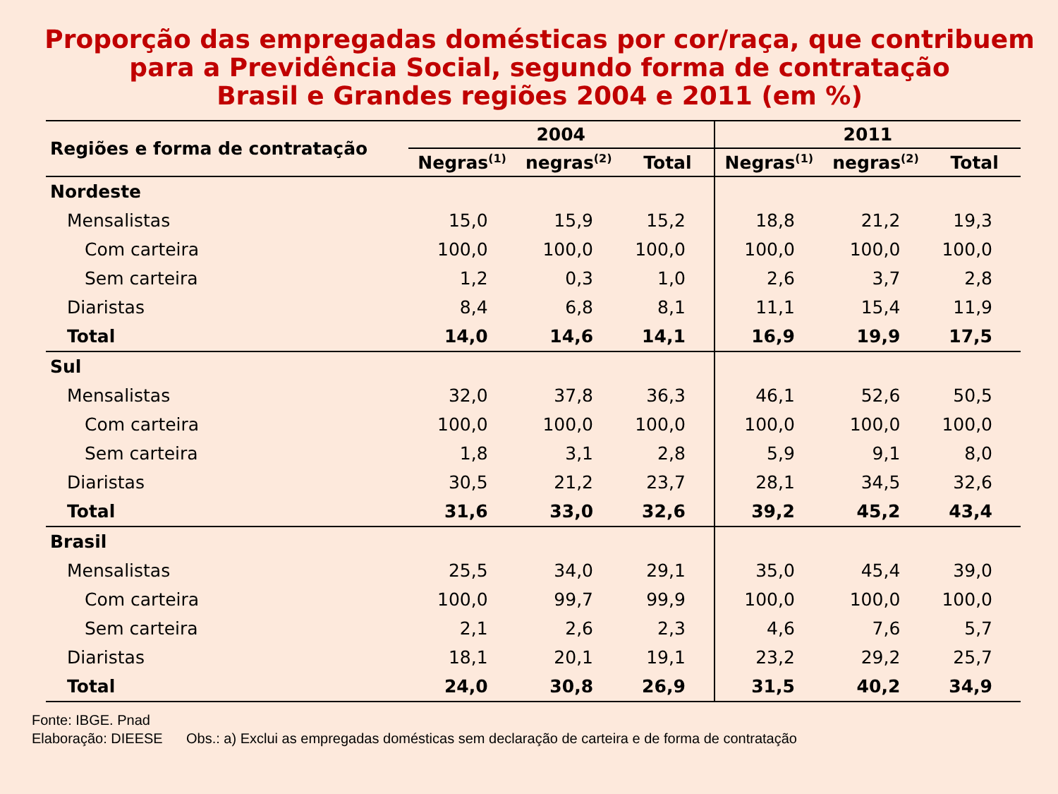Proporção das empregadas domésticas por cor/raça, que contribuem para a Previdência Social, segundo forma de contratação
Brasil e Grandes regiões 2004 e 2011 (em %)
| Regiões e forma de contratação | 2004 | | | 2011 | | |
| --- | --- | --- | --- | --- | --- | --- |
| | Negras<sup>(1)</sup> | negras<sup>(2)</sup> | Total | Negras<sup>(1)</sup> | negras<sup>(2)</sup> | Total |
| Nordeste | | | | | | |
| Mensalistas | 15,0 | 15,9 | 15,2 | 18,8 | 21,2 | 19,3 |
| Com carteira | 100,0 | 100,0 | 100,0 | 100,0 | 100,0 | 100,0 |
| Sem carteira | 1,2 | 0,3 | 1,0 | 2,6 | 3,7 | 2,8 |
| Diaristas | 8,4 | 6,8 | 8,1 | 11,1 | 15,4 | 11,9 |
| Total | 14,0 | 14,6 | 14,1 | 16,9 | 19,9 | 17,5 |
| Sul | | | | | | |
| Mensalistas | 32,0 | 37,8 | 36,3 | 46,1 | 52,6 | 50,5 |
| Com carteira | 100,0 | 100,0 | 100,0 | 100,0 | 100,0 | 100,0 |
| Sem carteira | 1,8 | 3,1 | 2,8 | 5,9 | 9,1 | 8,0 |
| Diaristas | 30,5 | 21,2 | 23,7 | 28,1 | 34,5 | 32,6 |
| Total | 31,6 | 33,0 | 32,6 | 39,2 | 45,2 | 43,4 |
| Brasil | | | | | | |
| Mensalistas | 25,5 | 34,0 | 29,1 | 35,0 | 45,4 | 39,0 |
| Com carteira | 100,0 | 99,7 | 99,9 | 100,0 | 100,0 | 100,0 |
| Sem carteira | 2,1 | 2,6 | 2,3 | 4,6 | 7,6 | 5,7 |
| Diaristas | 18,1 | 20,1 | 19,1 | 23,2 | 29,2 | 25,7 |
| Total | 24,0 | 30,8 | 26,9 | 31,5 | 40,2 | 34,9 |
Fonte: IBGE. Pnad
Elaboração: DIEESE Obs.: a) Exclui as empregadas domésticas sem declaração de carteira e de forma de contratação